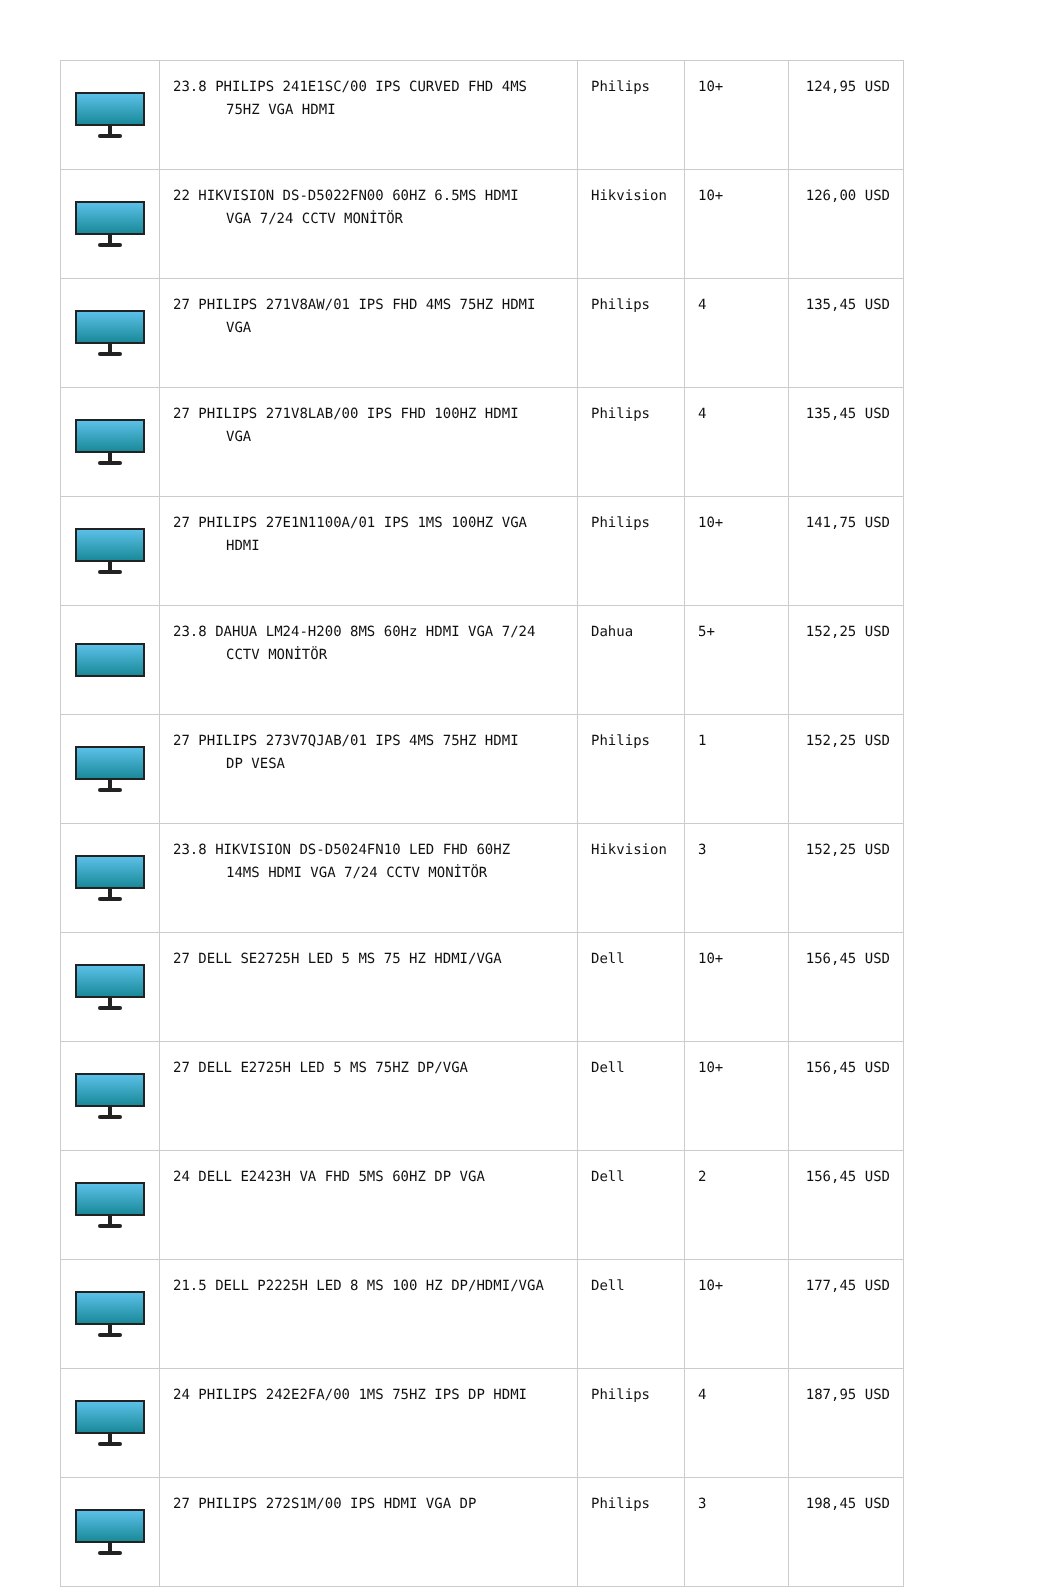| | 23.8 PHILIPS 241E1SC/00 IPS CURVED FHD 4MS 75HZ VGA HDMI | Philips | 10+ | 124,95 USD |
| | 22 HIKVISION DS-D5022FN00 60HZ 6.5MS HDMI VGA 7/24 CCTV MONİTÖR | Hikvision | 10+ | 126,00 USD |
| | 27 PHILIPS 271V8AW/01 IPS FHD 4MS 75HZ HDMI VGA | Philips | 4 | 135,45 USD |
| | 27 PHILIPS 271V8LAB/00 IPS FHD 100HZ HDMI VGA | Philips | 4 | 135,45 USD |
| | 27 PHILIPS 27E1N1100A/01 IPS 1MS 100HZ VGA HDMI | Philips | 10+ | 141,75 USD |
| | 23.8 DAHUA LM24-H200 8MS 60Hz HDMI VGA 7/24 CCTV MONİTÖR | Dahua | 5+ | 152,25 USD |
| | 27 PHILIPS 273V7QJAB/01 IPS 4MS 75HZ HDMI DP VESA | Philips | 1 | 152,25 USD |
| | 23.8 HIKVISION DS-D5024FN10 LED FHD 60HZ 14MS HDMI VGA 7/24 CCTV MONİTÖR | Hikvision | 3 | 152,25 USD |
| | 27 DELL SE2725H LED 5 MS 75 HZ HDMI/VGA | Dell | 10+ | 156,45 USD |
| | 27 DELL E2725H LED 5 MS 75HZ DP/VGA | Dell | 10+ | 156,45 USD |
| | 24 DELL E2423H VA FHD 5MS 60HZ DP VGA | Dell | 2 | 156,45 USD |
| | 21.5 DELL P2225H LED 8 MS 100 HZ DP/HDMI/VGA | Dell | 10+ | 177,45 USD |
| | 24 PHILIPS 242E2FA/00 1MS 75HZ IPS DP HDMI | Philips | 4 | 187,95 USD |
| | 27 PHILIPS 272S1M/00 IPS HDMI VGA DP | Philips | 3 | 198,45 USD |